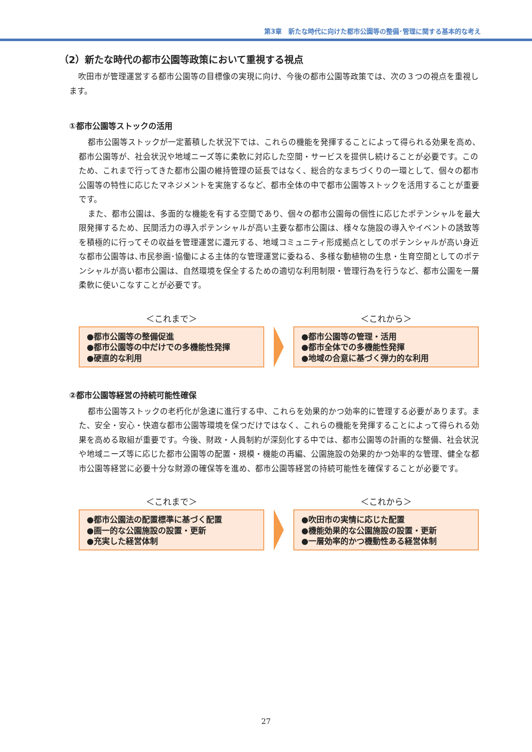第3章　新たな時代に向けた都市公園等の整備･管理に関する基本的な考え
（2）新たな時代の都市公園等政策において重視する視点
吹田市が管理運営する都市公園等の目標像の実現に向け、今後の都市公園等政策では、次の３つの視点を重視します。
①都市公園等ストックの活用
都市公園等ストックが一定蓄積した状況下では、これらの機能を発揮することによって得られる効果を高め、都市公園等が、社会状況や地域ニーズ等に柔軟に対応した空間・サービスを提供し続けることが必要です。このため、これまで行ってきた都市公園の維持管理の延長ではなく、総合的なまちづくりの一環として、個々の都市公園等の特性に応じたマネジメントを実施するなど、都市全体の中で都市公園等ストックを活用することが重要です。
また、都市公園は、多面的な機能を有する空間であり、個々の都市公園毎の個性に応じたポテンシャルを最大限発揮するため、民間活力の導入ポテンシャルが高い主要な都市公園は、様々な施設の導入やイベントの誘致等を積極的に行ってその収益を管理運営に還元する、地域コミュニティ形成拠点としてのポテンシャルが高い身近な都市公園等は､市民参画･協働による主体的な管理運営に委ねる、多様な動植物の生息・生育空間としてのポテンシャルが高い都市公園は、自然環境を保全するための適切な利用制限・管理行為を行うなど、都市公園を一層柔軟に使いこなすことが必要です。
＜これまで＞
●都市公園等の整備促進
●都市公園等の中だけでの多機能性発揮
●硬直的な利用
＜これから＞
●都市公園等の管理・活用
●都市全体での多機能性発揮
●地域の合意に基づく弾力的な利用
②都市公園等経営の持続可能性確保
都市公園等ストックの老朽化が急速に進行する中、これらを効果的かつ効率的に管理する必要があります。また、安全・安心・快適な都市公園等環境を保つだけではなく、これらの機能を発揮することによって得られる効果を高める取組が重要です。今後、財政・人員制約が深刻化する中では、都市公園等の計画的な整備、社会状況や地域ニーズ等に応じた都市公園等の配置・規模・機能の再編、公園施設の効果的かつ効率的な管理、健全な都市公園等経営に必要十分な財源の確保等を進め、都市公園等経営の持続可能性を確保することが必要です。
＜これまで＞
●都市公園法の配置標準に基づく配置
●画一的な公園施設の設置・更新
●充実した経営体制
＜これから＞
●吹田市の実情に応じた配置
●機能効果的な公園施設の設置・更新
●一層効率的かつ機動性ある経営体制
27